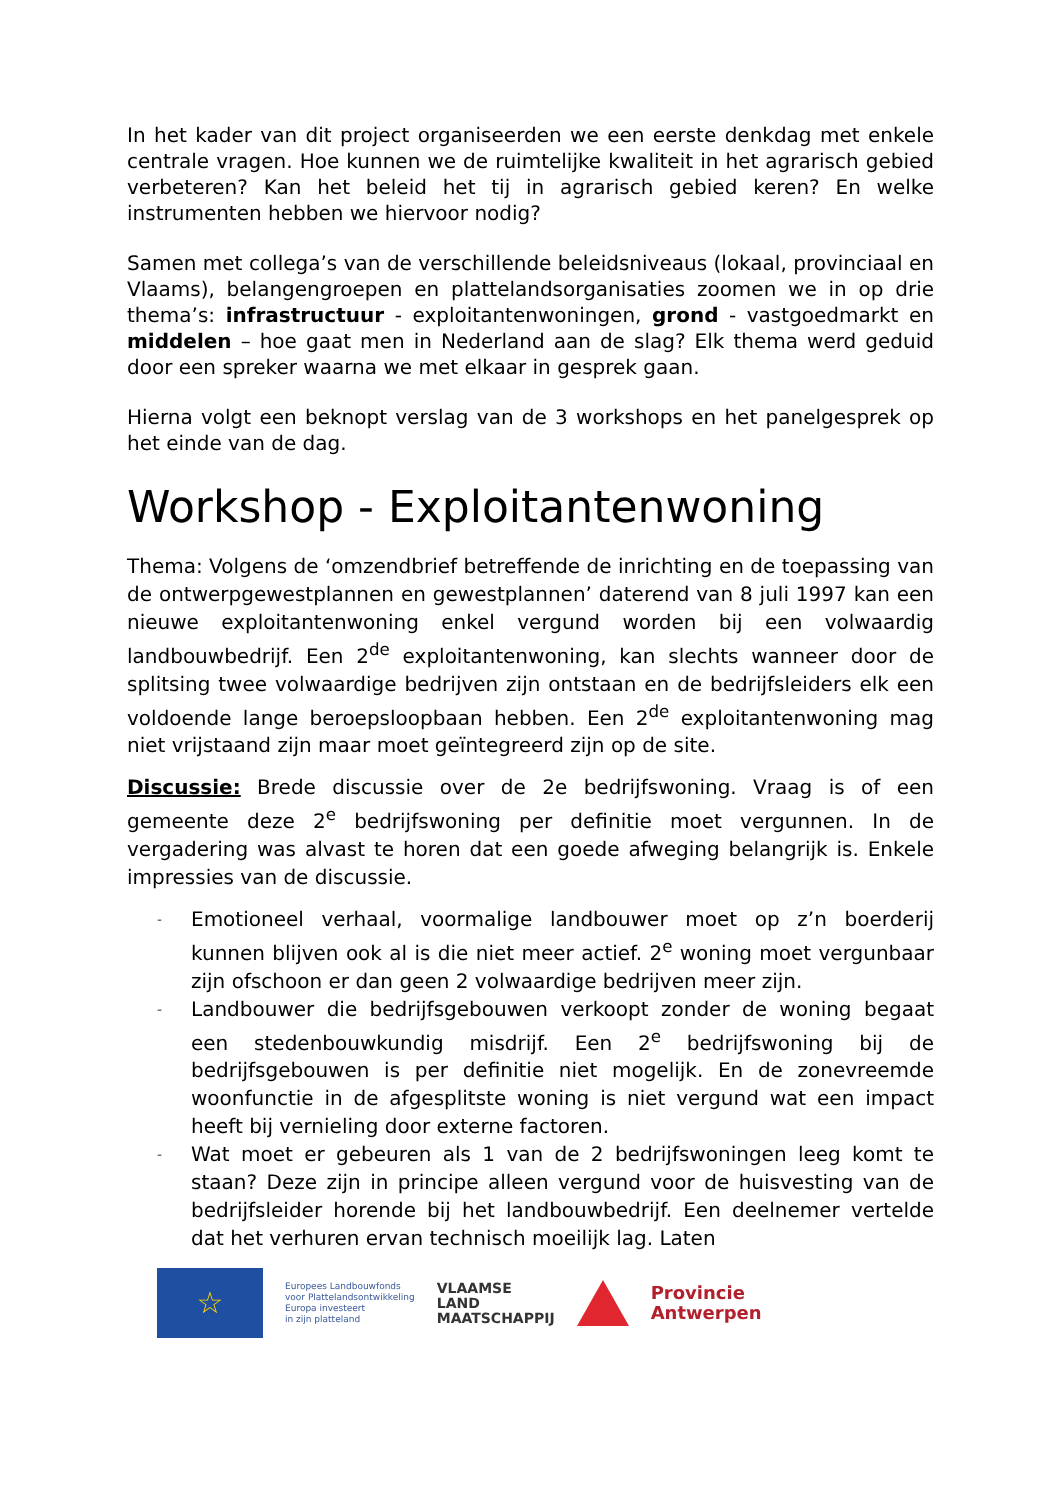In het kader van dit project organiseerden we een eerste denkdag met enkele centrale vragen. Hoe kunnen we de ruimtelijke kwaliteit in het agrarisch gebied verbeteren? Kan het beleid het tij in agrarisch gebied keren? En welke instrumenten hebben we hiervoor nodig?
Samen met collega’s van de verschillende beleidsniveaus (lokaal, provinciaal en Vlaams), belangengroepen en plattelandsorganisaties zoomen we in op drie thema’s: infrastructuur - exploitantenwoningen, grond - vastgoedmarkt en middelen – hoe gaat men in Nederland aan de slag? Elk thema werd geduid door een spreker waarna we met elkaar in gesprek gaan.
Hierna volgt een beknopt verslag van de 3 workshops en het panelgesprek op het einde van de dag.
Workshop - Exploitantenwoning
Thema: Volgens de ‘omzendbrief betreffende de inrichting en de toepassing van de ontwerpgewestplannen en gewestplannen’ daterend van 8 juli 1997 kan een nieuwe exploitantenwoning enkel vergund worden bij een volwaardig landbouwbedrijf. Een 2<sup>de</sup> exploitantenwoning, kan slechts wanneer door de splitsing twee volwaardige bedrijven zijn ontstaan en de bedrijfsleiders elk een voldoende lange beroepsloopbaan hebben. Een 2<sup>de</sup> exploitantenwoning mag niet vrijstaand zijn maar moet geïntegreerd zijn op de site.
Discussie: Brede discussie over de 2e bedrijfswoning. Vraag is of een gemeente deze 2<sup>e</sup> bedrijfswoning per definitie moet vergunnen. In de vergadering was alvast te horen dat een goede afweging belangrijk is. Enkele impressies van de discussie.
- Emotioneel verhaal, voormalige landbouwer moet op z’n boerderij kunnen blijven ook al is die niet meer actief. 2<sup>e</sup> woning moet vergunbaar zijn ofschoon er dan geen 2 volwaardige bedrijven meer zijn.
- Landbouwer die bedrijfsgebouwen verkoopt zonder de woning begaat een stedenbouwkundig misdrijf. Een 2<sup>e</sup> bedrijfswoning bij de bedrijfsgebouwen is per definitie niet mogelijk. En de zonevreemde woonfunctie in de afgesplitste woning is niet vergund wat een impact heeft bij vernieling door externe factoren.
- Wat moet er gebeuren als 1 van de 2 bedrijfswoningen leeg komt te staan? Deze zijn in principe alleen vergund voor de huisvesting van de bedrijfsleider horende bij het landbouwbedrijf. Een deelnemer vertelde dat het verhuren ervan technisch moeilijk lag. Laten
☆
Europees Landbouwfonds
voor Plattelandsontwikkeling
Europa investeert
in zijn platteland
VLAAMSE
LAND
MAATSCHAPPIJ
Provincie
Antwerpen